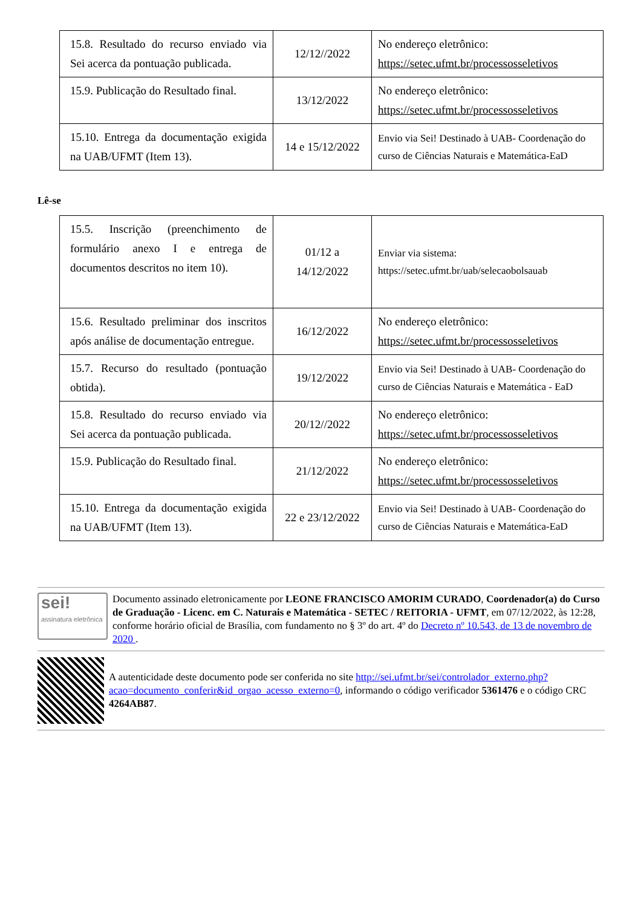| 15.8. Resultado do recurso enviado via Sei acerca da pontuação publicada. | 12/12//2022 | No endereço eletrônico: https://setec.ufmt.br/processosseletivos |
| 15.9. Publicação do Resultado final. | 13/12/2022 | No endereço eletrônico: https://setec.ufmt.br/processosseletivos |
| 15.10. Entrega da documentação exigida na UAB/UFMT (Item 13). | 14 e 15/12/2022 | Envio via Sei! Destinado à UAB- Coordenação do curso de Ciências Naturais e Matemática-EaD |
Lê-se
| 15.5. Inscrição (preenchimento de formulário anexo I e entrega de documentos descritos no item 10). | 01/12 a 14/12/2022 | Enviar via sistema: https://setec.ufmt.br/uab/selecaobolsauab |
| 15.6. Resultado preliminar dos inscritos após análise de documentação entregue. | 16/12/2022 | No endereço eletrônico: https://setec.ufmt.br/processosseletivos |
| 15.7. Recurso do resultado (pontuação obtida). | 19/12/2022 | Envio via Sei! Destinado à UAB- Coordenação do curso de Ciências Naturais e Matemática - EaD |
| 15.8. Resultado do recurso enviado via Sei acerca da pontuação publicada. | 20/12//2022 | No endereço eletrônico: https://setec.ufmt.br/processosseletivos |
| 15.9. Publicação do Resultado final. | 21/12/2022 | No endereço eletrônico: https://setec.ufmt.br/processosseletivos |
| 15.10. Entrega da documentação exigida na UAB/UFMT (Item 13). | 22 e 23/12/2022 | Envio via Sei! Destinado à UAB- Coordenação do curso de Ciências Naturais e Matemática-EaD |
sei!
assinatura eletrônica
Documento assinado eletronicamente por LEONE FRANCISCO AMORIM CURADO, Coordenador(a) do Curso de Graduação - Licenc. em C. Naturais e Matemática - SETEC / REITORIA - UFMT, em 07/12/2022, às 12:28, conforme horário oficial de Brasília, com fundamento no § 3º do art. 4º do Decreto nº 10.543, de 13 de novembro de 2020 .
A autenticidade deste documento pode ser conferida no site http://sei.ufmt.br/sei/controlador_externo.php?acao=documento_conferir&id_orgao_acesso_externo=0, informando o código verificador 5361476 e o código CRC 4264AB87.